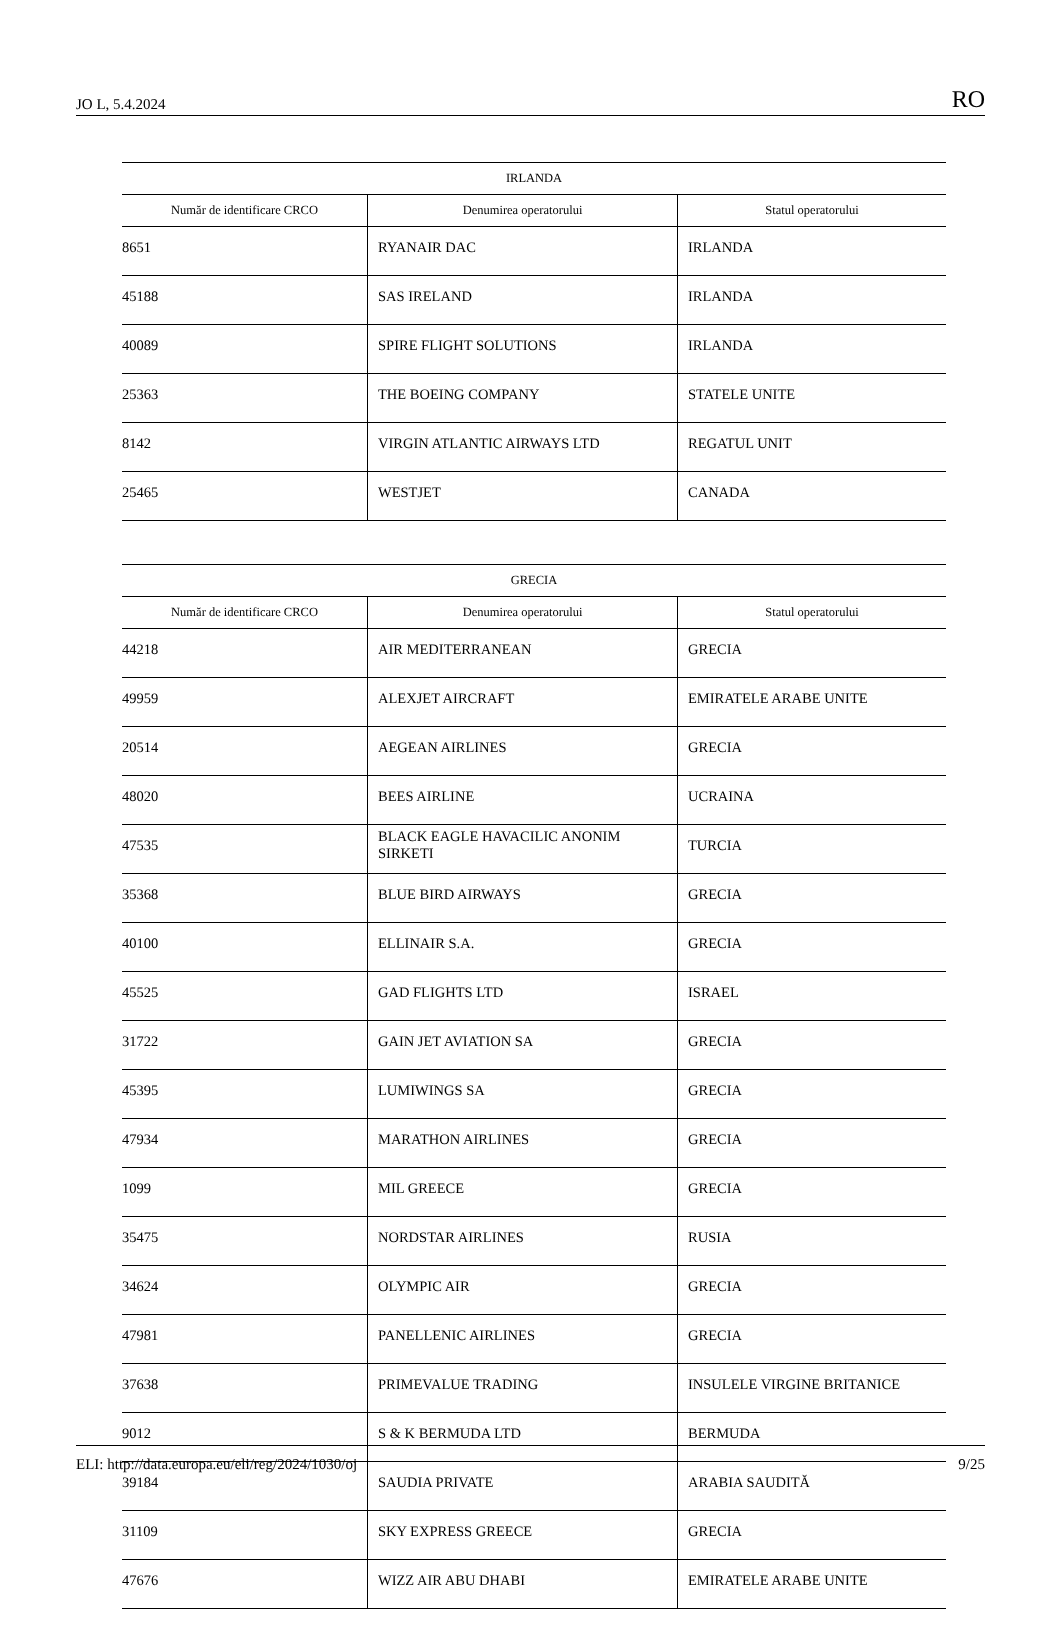JO L, 5.4.2024 RO
| IRLANDA | | |
| --- | --- | --- |
| Număr de identificare CRCO | Denumirea operatorului | Statul operatorului |
| 8651 | RYANAIR DAC | IRLANDA |
| 45188 | SAS IRELAND | IRLANDA |
| 40089 | SPIRE FLIGHT SOLUTIONS | IRLANDA |
| 25363 | THE BOEING COMPANY | STATELE UNITE |
| 8142 | VIRGIN ATLANTIC AIRWAYS LTD | REGATUL UNIT |
| 25465 | WESTJET | CANADA |
| GRECIA | | |
| --- | --- | --- |
| Număr de identificare CRCO | Denumirea operatorului | Statul operatorului |
| 44218 | AIR MEDITERRANEAN | GRECIA |
| 49959 | ALEXJET AIRCRAFT | EMIRATELE ARABE UNITE |
| 20514 | AEGEAN AIRLINES | GRECIA |
| 48020 | BEES AIRLINE | UCRAINA |
| 47535 | BLACK EAGLE HAVACILIC ANONIM SIRKETI | TURCIA |
| 35368 | BLUE BIRD AIRWAYS | GRECIA |
| 40100 | ELLINAIR S.A. | GRECIA |
| 45525 | GAD FLIGHTS LTD | ISRAEL |
| 31722 | GAIN JET AVIATION SA | GRECIA |
| 45395 | LUMIWINGS SA | GRECIA |
| 47934 | MARATHON AIRLINES | GRECIA |
| 1099 | MIL GREECE | GRECIA |
| 35475 | NORDSTAR AIRLINES | RUSIA |
| 34624 | OLYMPIC AIR | GRECIA |
| 47981 | PANELLENIC AIRLINES | GRECIA |
| 37638 | PRIMEVALUE TRADING | INSULELE VIRGINE BRITANICE |
| 9012 | S & K BERMUDA LTD | BERMUDA |
| 39184 | SAUDIA PRIVATE | ARABIA SAUDITĂ |
| 31109 | SKY EXPRESS GREECE | GRECIA |
| 47676 | WIZZ AIR ABU DHABI | EMIRATELE ARABE UNITE |
ELI: http://data.europa.eu/eli/reg/2024/1030/oj 9/25